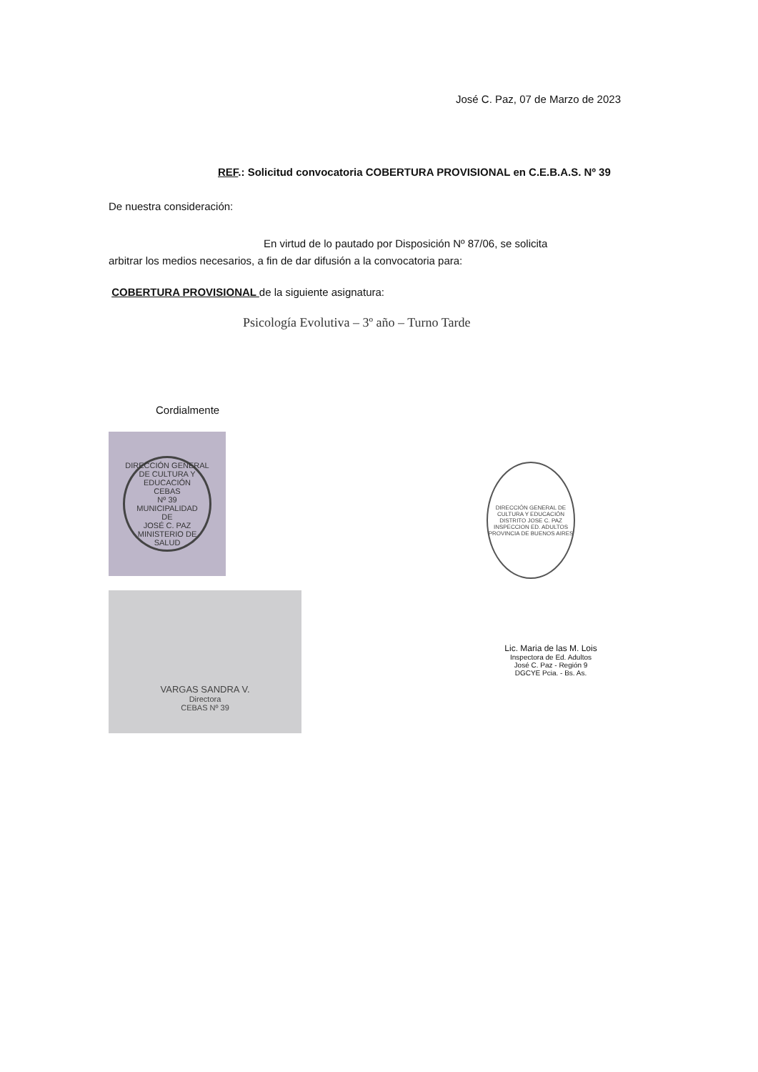José C. Paz, 07 de Marzo de 2023
REF.: Solicitud convocatoria COBERTURA PROVISIONAL en C.E.B.A.S. Nº 39
De nuestra consideración:
En virtud de lo pautado por Disposición Nº 87/06, se solicita
arbitrar los medios necesarios, a fin de dar difusión a la convocatoria para:
COBERTURA PROVISIONAL de la siguiente asignatura:
Psicología Evolutiva – 3º año – Turno Tarde
Cordialmente
DIRECCIÓN GENERAL DE CULTURA Y EDUCACIÓN
CEBAS
Nº 39
MUNICIPALIDAD
DE
JOSÉ C. PAZ
MINISTERIO DE SALUD
VARGAS SANDRA V.
Directora
CEBAS Nº 39
DIRECCIÓN GENERAL DE CULTURA Y EDUCACIÓN
DISTRITO JOSE C. PAZ
INSPECCION ED. ADULTOS
PROVINCIA DE BUENOS AIRES
Lic. Maria de las M. Lois
Inspectora de Ed. Adultos
José C. Paz - Región 9
DGCYE Pcia. - Bs. As.